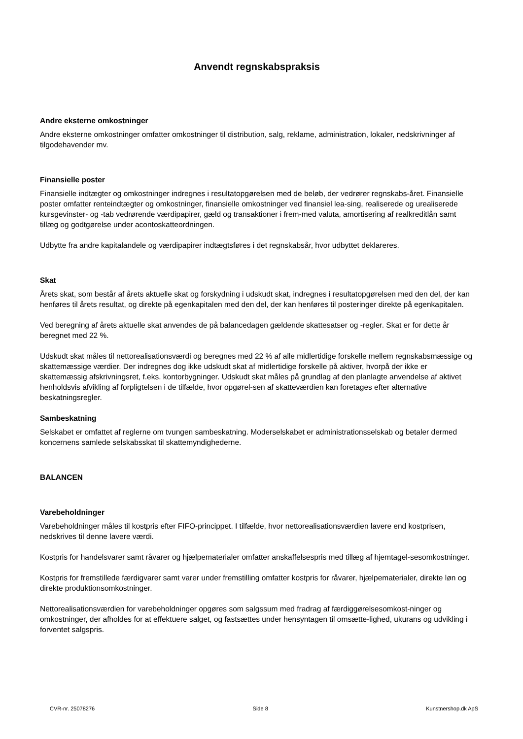Anvendt regnskabspraksis
Andre eksterne omkostninger
Andre eksterne omkostninger omfatter omkostninger til distribution, salg, reklame, administration, lokaler, nedskrivninger af tilgodehavender mv.
Finansielle poster
Finansielle indtægter og omkostninger indregnes i resultatopgørelsen med de beløb, der vedrører regnskabs-året. Finansielle poster omfatter renteindtægter og omkostninger, finansielle omkostninger ved finansiel lea-sing, realiserede og urealiserede kursgevinster- og -tab vedrørende værdipapirer, gæld og transaktioner i frem-med valuta, amortisering af realkreditlån samt tillæg og godtgørelse under acontoskatteordningen.
Udbytte fra andre kapitalandele og værdipapirer indtægtsføres i det regnskabsår, hvor udbyttet deklareres.
Skat
Årets skat, som består af årets aktuelle skat og forskydning i udskudt skat, indregnes i resultatopgørelsen med den del, der kan henføres til årets resultat, og direkte på egenkapitalen med den del, der kan henføres til posteringer direkte på egenkapitalen.
Ved beregning af årets aktuelle skat anvendes de på balancedagen gældende skattesatser og -regler. Skat er for dette år beregnet med 22 %.
Udskudt skat måles til nettorealisationsværdi og beregnes med 22 % af alle midlertidige forskelle mellem regnskabsmæssige og skattemæssige værdier. Der indregnes dog ikke udskudt skat af midlertidige forskelle på aktiver, hvorpå der ikke er skattemæssig afskrivningsret, f.eks. kontorbygninger. Udskudt skat måles på grundlag af den planlagte anvendelse af aktivet henholdsvis afvikling af forpligtelsen i de tilfælde, hvor opgørel-sen af skatteværdien kan foretages efter alternative beskatningsregler.
Sambeskatning
Selskabet er omfattet af reglerne om tvungen sambeskatning. Moderselskabet er administrationsselskab og betaler dermed koncernens samlede selskabsskat til skattemyndighederne.
BALANCEN
Varebeholdninger
Varebeholdninger måles til kostpris efter FIFO-princippet. I tilfælde, hvor nettorealisationsværdien lavere end kostprisen, nedskrives til denne lavere værdi.
Kostpris for handelsvarer samt råvarer og hjælpematerialer omfatter anskaffelsespris med tillæg af hjemtagel-sesomkostninger.
Kostpris for fremstillede færdigvarer samt varer under fremstilling omfatter kostpris for råvarer, hjælpematerialer, direkte løn og direkte produktionsomkostninger.
Nettorealisationsværdien for varebeholdninger opgøres som salgssum med fradrag af færdiggørelsesomkost-ninger og omkostninger, der afholdes for at effektuere salget, og fastsættes under hensyntagen til omsætte-lighed, ukurans og udvikling i forventet salgspris.
CVR-nr. 25078276 Side 8 Kunstnershop.dk ApS